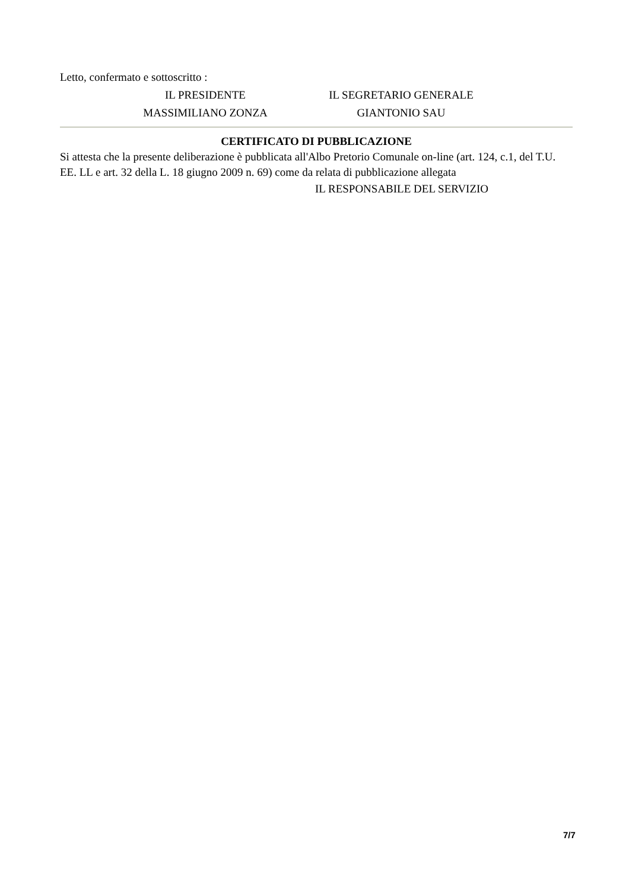Letto, confermato e sottoscritto :
IL PRESIDENTE IL SEGRETARIO GENERALE
MASSIMILIANO ZONZA GIANTONIO SAU
CERTIFICATO DI PUBBLICAZIONE
Si attesta che la presente deliberazione è pubblicata all'Albo Pretorio Comunale on-line (art. 124, c.1, del T.U. EE. LL e art. 32 della L. 18 giugno 2009 n. 69) come da relata di pubblicazione allegata
IL RESPONSABILE DEL SERVIZIO
7/7